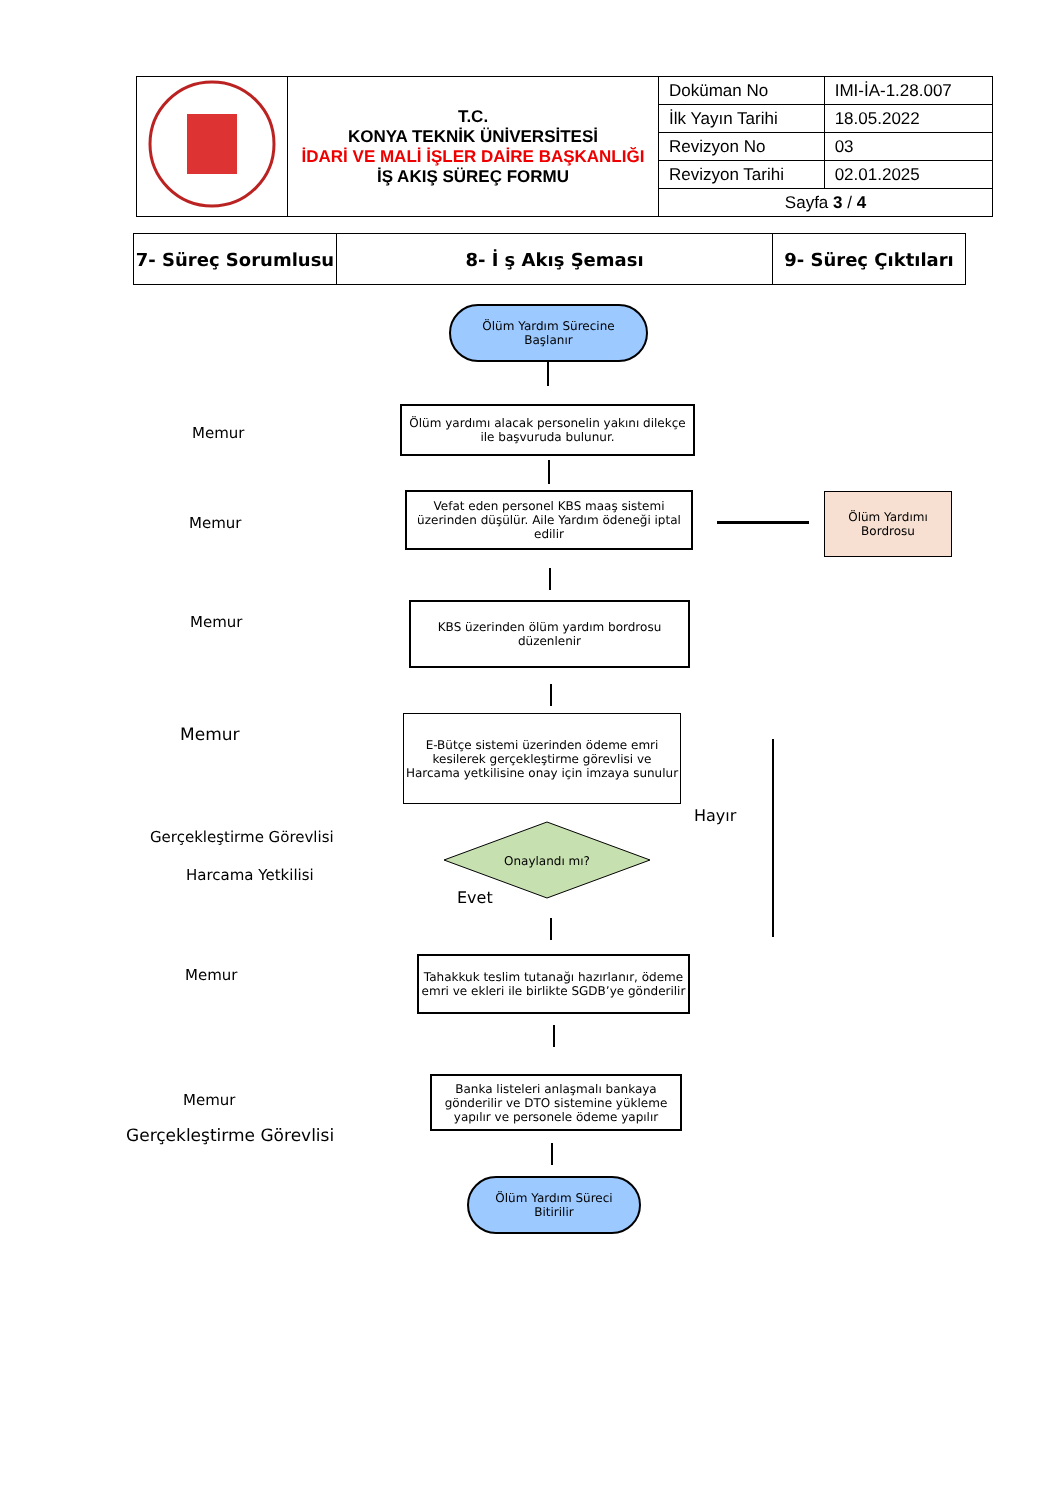| | T.C. KONYA TEKNİK ÜNİVERSİTESİ İDARİ VE MALİ İŞLER DAİRE BAŞKANLIĞI İŞ AKIŞ SÜREÇ FORMU | Doküman No | IMI-İA-1.28.007 |
| | | İlk Yayın Tarihi | 18.05.2022 |
| | | Revizyon No | 03 |
| | | Revizyon Tarihi | 02.01.2025 |
| | | Sayfa 3 / 4 | |
| 7- Süreç Sorumlusu | 8- İ ş Akış Şeması | 9- Süreç Çıktıları |
| --- | --- | --- |
Ölüm Yardım Sürecine
Başlanır
Memur
Ölüm yardımı alacak personelin yakını dilekçe ile başvuruda bulunur.
Memur
Vefat eden personel KBS maaş sistemi üzerinden düşülür. Aile Yardım ödeneği iptal edilir
Ölüm Yardımı
Bordrosu
Memur
KBS üzerinden ölüm yardım bordrosu düzenlenir
Memur
E-Bütçe sistemi üzerinden ödeme emri kesilerek gerçekleştirme görevlisi ve Harcama yetkilisine onay için imzaya sunulur
Hayır
Gerçekleştirme Görevlisi
Harcama Yetkilisi
Onaylandı mı?
Evet
Memur
Tahakkuk teslim tutanağı hazırlanır, ödeme emri ve ekleri ile birlikte SGDB’ye gönderilir
Memur
Banka listeleri anlaşmalı bankaya gönderilir ve DTO sistemine yükleme yapılır ve personele ödeme yapılır
Gerçekleştirme Görevlisi
Ölüm Yardım Süreci
Bitirilir